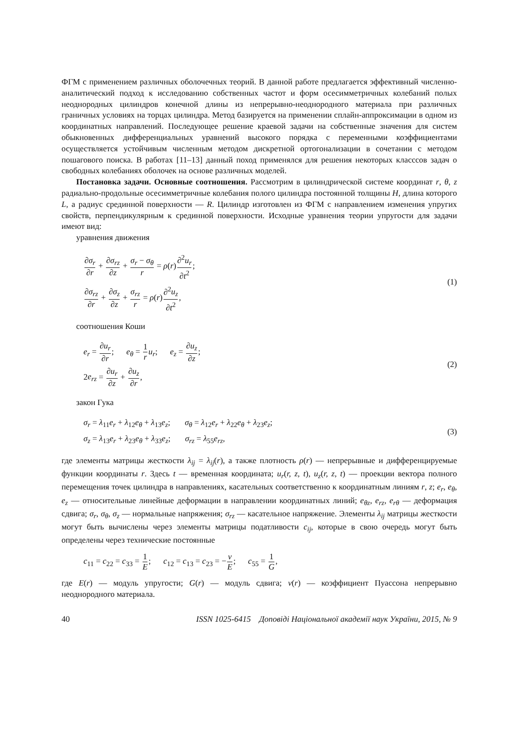ФГМ с применением различных оболочечных теорий. В данной работе предлагается эффективный численно-аналитический подход к исследованию собственных частот и форм осесимметричных колебаний полых неоднородных цилиндров конечной длины из непрерывно-неоднородного материала при различных граничных условиях на торцах цилиндра. Метод базируется на применении сплайн-аппроксимации в одном из координатных направлений. Последующее решение краевой задачи на собственные значения для систем обыкновенных дифференциальных уравнений высокого порядка с переменными коэффициентами осуществляется устойчивым численным методом дискретной ортогонализации в сочетании с методом пошагового поиска. В работах [11–13] данный поход применялся для решения некоторых класссов задач о свободных колебаниях оболочек на основе различных моделей.
Постановка задачи. Основные соотношения. Рассмотрим в цилиндрической системе координат r, θ, z радиально-продольные осесимметричные колебания полого цилиндра постоянной толщины H, длина которого L, а радиус срединной поверхности — R. Цилиндр изготовлен из ФГМ с направлением изменения упругих свойств, перпендикулярным к срединной поверхности. Исходные уравнения теории упругости для задачи имеют вид:
уравнения движения
∂σ<sub>r</sub> ∂r + ∂σ<sub>rz</sub> ∂z + σ<sub>r</sub> − σ<sub>θ</sub> r = ρ(r)∂<sup>2</sup>u<sub>r</sub> ∂t<sup>2</sup>;
∂σ<sub>rz</sub> ∂r + ∂σ<sub>z</sub> ∂z + σ<sub>rz</sub> r = ρ(r)∂<sup>2</sup>u<sub>z</sub> ∂t<sup>2</sup>,
(1)
соотношения Коши
e<sub>r</sub> = ∂u<sub>r</sub> ∂r; e<sub>θ</sub> = 1 r u<sub>r</sub>; e<sub>z</sub> = ∂u<sub>z</sub> ∂z;
2e<sub>rz</sub> = ∂u<sub>r</sub> ∂z + ∂u<sub>z</sub> ∂r,
(2)
закон Гука
σ<sub>r</sub> = λ<sub>11</sub>e<sub>r</sub> + λ<sub>12</sub>e<sub>θ</sub> + λ<sub>13</sub>e<sub>z</sub>; σ<sub>θ</sub> = λ<sub>12</sub>e<sub>r</sub> + λ<sub>22</sub>e<sub>θ</sub> + λ<sub>23</sub>e<sub>z</sub>;
σ<sub>z</sub> = λ<sub>13</sub>e<sub>r</sub> + λ<sub>23</sub>e<sub>θ</sub> + λ<sub>33</sub>e<sub>z</sub>; σ<sub>rz</sub> = λ<sub>55</sub>e<sub>rz</sub>,
(3)
где элементы матрицы жесткости λ<sub>ij</sub> = λ<sub>ij</sub>(r), а также плотность ρ(r) — непрерывные и дифференцируемые функции координаты r. Здесь t — временная координата; u<sub>r</sub>(r, z, t), u<sub>z</sub>(r, z, t) — проекции вектора полного перемещения точек цилиндра в направлениях, касательных соответственно к координатным линиям r, z; e<sub>r</sub>, e<sub>θ</sub>, e<sub>z</sub> — относительные линейные деформации в направлении координатных линий; e<sub>θz</sub>, e<sub>rz</sub>, e<sub>rθ</sub> — деформация сдвига; σ<sub>r</sub>, σ<sub>θ</sub>, σ<sub>z</sub> — нормальные напряжения; σ<sub>rz</sub> — касательное напряжение. Элементы λ<sub>ij</sub> матрицы жесткости могут быть вычислены через элементы матрицы податливости c<sub>ij</sub>, которые в свою очередь могут быть определены через технические постоянные
c<sub>11</sub> = c<sub>22</sub> = c<sub>33</sub> = 1 E; c<sub>12</sub> = c<sub>13</sub> = c<sub>23</sub> = −ν E; c<sub>55</sub> = 1 G,
где E(r) — модуль упругости; G(r) — модуль сдвига; ν(r) — коэффициент Пуассона непрерывно неоднородного материала.
40 ISSN 1025-6415 Доповiдi Нацiональної академiї наук України, 2015, № 9